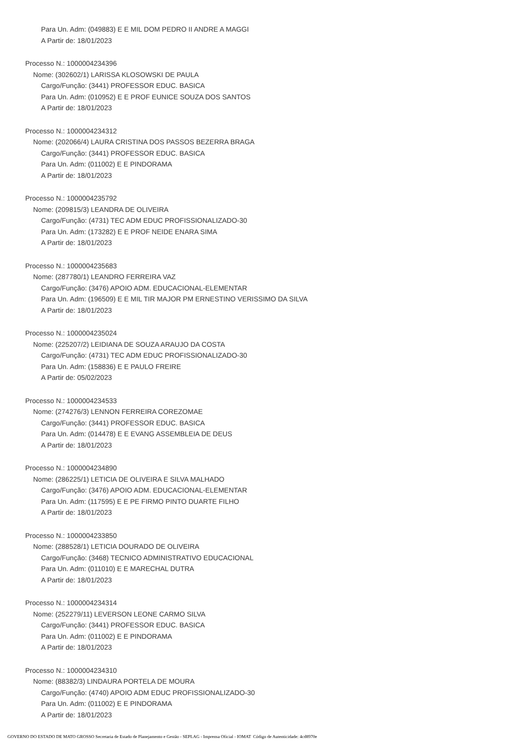Para Un. Adm: (049883) E E MIL DOM PEDRO II ANDRE A MAGGI
A Partir de: 18/01/2023
Processo N.: 1000004234396
Nome: (302602/1) LARISSA KLOSOWSKI DE PAULA
Cargo/Função: (3441) PROFESSOR EDUC. BASICA
Para Un. Adm: (010952) E E PROF EUNICE SOUZA DOS SANTOS
A Partir de: 18/01/2023
Processo N.: 1000004234312
Nome: (202066/4) LAURA CRISTINA DOS PASSOS BEZERRA BRAGA
Cargo/Função: (3441) PROFESSOR EDUC. BASICA
Para Un. Adm: (011002) E E PINDORAMA
A Partir de: 18/01/2023
Processo N.: 1000004235792
Nome: (209815/3) LEANDRA DE OLIVEIRA
Cargo/Função: (4731) TEC ADM EDUC PROFISSIONALIZADO-30
Para Un. Adm: (173282) E E PROF NEIDE ENARA SIMA
A Partir de: 18/01/2023
Processo N.: 1000004235683
Nome: (287780/1) LEANDRO FERREIRA VAZ
Cargo/Função: (3476) APOIO ADM. EDUCACIONAL-ELEMENTAR
Para Un. Adm: (196509) E E MIL TIR MAJOR PM ERNESTINO VERISSIMO DA SILVA
A Partir de: 18/01/2023
Processo N.: 1000004235024
Nome: (225207/2) LEIDIANA DE SOUZA ARAUJO DA COSTA
Cargo/Função: (4731) TEC ADM EDUC PROFISSIONALIZADO-30
Para Un. Adm: (158836) E E PAULO FREIRE
A Partir de: 05/02/2023
Processo N.: 1000004234533
Nome: (274276/3) LENNON FERREIRA COREZOMAE
Cargo/Função: (3441) PROFESSOR EDUC. BASICA
Para Un. Adm: (014478) E E EVANG ASSEMBLEIA DE DEUS
A Partir de: 18/01/2023
Processo N.: 1000004234890
Nome: (286225/1) LETICIA DE OLIVEIRA E SILVA MALHADO
Cargo/Função: (3476) APOIO ADM. EDUCACIONAL-ELEMENTAR
Para Un. Adm: (117595) E E PE FIRMO PINTO DUARTE FILHO
A Partir de: 18/01/2023
Processo N.: 1000004233850
Nome: (288528/1) LETICIA DOURADO DE OLIVEIRA
Cargo/Função: (3468) TECNICO ADMINISTRATIVO EDUCACIONAL
Para Un. Adm: (011010) E E MARECHAL DUTRA
A Partir de: 18/01/2023
Processo N.: 1000004234314
Nome: (252279/11) LEVERSON LEONE CARMO SILVA
Cargo/Função: (3441) PROFESSOR EDUC. BASICA
Para Un. Adm: (011002) E E PINDORAMA
A Partir de: 18/01/2023
Processo N.: 1000004234310
Nome: (88382/3) LINDAURA PORTELA DE MOURA
Cargo/Função: (4740) APOIO ADM EDUC PROFISSIONALIZADO-30
Para Un. Adm: (011002) E E PINDORAMA
A Partir de: 18/01/2023
GOVERNO DO ESTADO DE MATO GROSSO Secretaria de Estado de Planejamento e Gestão - SEPLAG - Imprensa Oficial - IOMAT Código de Autenticidade: 4cd8970e